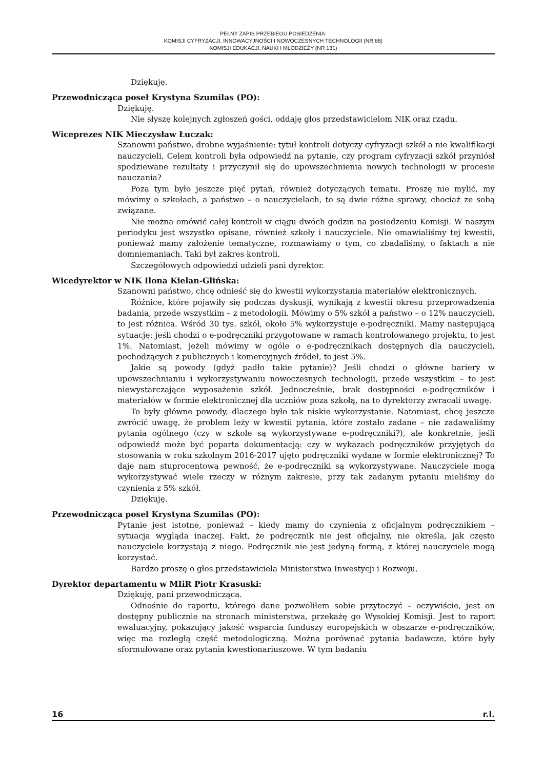PEŁNY ZAPIS PRZEBIEGU POSIEDZENIA:
KOMISJI CYFRYZACJI, INNOWACYJNOŚCI I NOWOCZESNYCH TECHNOLOGII (NR 88)
KOMISJI EDUKACJI, NAUKI I MŁODZIEŻY (NR 131)
Dziękuję.
Przewodnicząca poseł Krystyna Szumilas (PO):
Dziękuję.
Nie słyszę kolejnych zgłoszeń gości, oddaję głos przedstawicielom NIK oraz rządu.
Wiceprezes NIK Mieczysław Łuczak:
Szanowni państwo, drobne wyjaśnienie: tytuł kontroli dotyczy cyfryzacji szkół a nie kwalifikacji nauczycieli. Celem kontroli była odpowiedź na pytanie, czy program cyfryzacji szkół przyniósł spodziewane rezultaty i przyczynił się do upowszechnienia nowych technologii w procesie nauczania?
Poza tym było jeszcze pięć pytań, również dotyczących tematu. Proszę nie mylić, my mówimy o szkołach, a państwo – o nauczycielach, to są dwie różne sprawy, chociaż ze sobą związane.
Nie można omówić całej kontroli w ciągu dwóch godzin na posiedzeniu Komisji. W naszym periodyku jest wszystko opisane, również szkoły i nauczyciele. Nie omawialiśmy tej kwestii, ponieważ mamy założenie tematyczne, rozmawiamy o tym, co zbadaliśmy, o faktach a nie domniemaniach. Taki był zakres kontroli.
Szczegółowych odpowiedzi udzieli pani dyrektor.
Wicedyrektor w NIK Ilona Kielan-Glińska:
Szanowni państwo, chcę odnieść się do kwestii wykorzystania materiałów elektronicznych.
Różnice, które pojawiły się podczas dyskusji, wynikają z kwestii okresu przeprowadzenia badania, przede wszystkim – z metodologii. Mówimy o 5% szkół a państwo – o 12% nauczycieli, to jest różnica. Wśród 30 tys. szkół, około 5% wykorzystuje e-podręczniki. Mamy następującą sytuację: jeśli chodzi o e-podręczniki przygotowane w ramach kontrolowanego projektu, to jest 1%. Natomiast, jeżeli mówimy w ogóle o e-podręcznikach dostępnych dla nauczycieli, pochodzących z publicznych i komercyjnych źródeł, to jest 5%.
Jakie są powody (gdyż padło takie pytanie)? Jeśli chodzi o główne bariery w upowszechnianiu i wykorzystywaniu nowoczesnych technologii, przede wszystkim – to jest niewystarczające wyposażenie szkół. Jednocześnie, brak dostępności e-podręczników i materiałów w formie elektronicznej dla uczniów poza szkołą, na to dyrektorzy zwracali uwagę.
To były główne powody, dlaczego było tak niskie wykorzystanie. Natomiast, chcę jeszcze zwrócić uwagę, że problem leży w kwestii pytania, które zostało zadane – nie zadawaliśmy pytania ogólnego (czy w szkole są wykorzystywane e-podręczniki?), ale konkretnie, jeśli odpowiedź może być poparta dokumentacją: czy w wykazach podręczników przyjętych do stosowania w roku szkolnym 2016-2017 ujęto podręczniki wydane w formie elektronicznej? To daje nam stuprocentową pewność, że e-podręczniki są wykorzystywane. Nauczyciele mogą wykorzystywać wiele rzeczy w różnym zakresie, przy tak zadanym pytaniu mieliśmy do czynienia z 5% szkół.
Dziękuję.
Przewodnicząca poseł Krystyna Szumilas (PO):
Pytanie jest istotne, ponieważ – kiedy mamy do czynienia z oficjalnym podręcznikiem – sytuacja wygląda inaczej. Fakt, że podręcznik nie jest oficjalny, nie określa, jak często nauczyciele korzystają z niego. Podręcznik nie jest jedyną formą, z której nauczyciele mogą korzystać.
Bardzo proszę o głos przedstawiciela Ministerstwa Inwestycji i Rozwoju.
Dyrektor departamentu w MIiR Piotr Krasuski:
Dziękuję, pani przewodnicząca.
Odnośnie do raportu, którego dane pozwoliłem sobie przytoczyć – oczywiście, jest on dostępny publicznie na stronach ministerstwa, przekażę go Wysokiej Komisji. Jest to raport ewaluacyjny, pokazujący jakość wsparcia funduszy europejskich w obszarze e-podręczników, więc ma rozległą część metodologiczną. Można porównać pytania badawcze, które były sformułowane oraz pytania kwestionariuszowe. W tym badaniu
16 r.l.